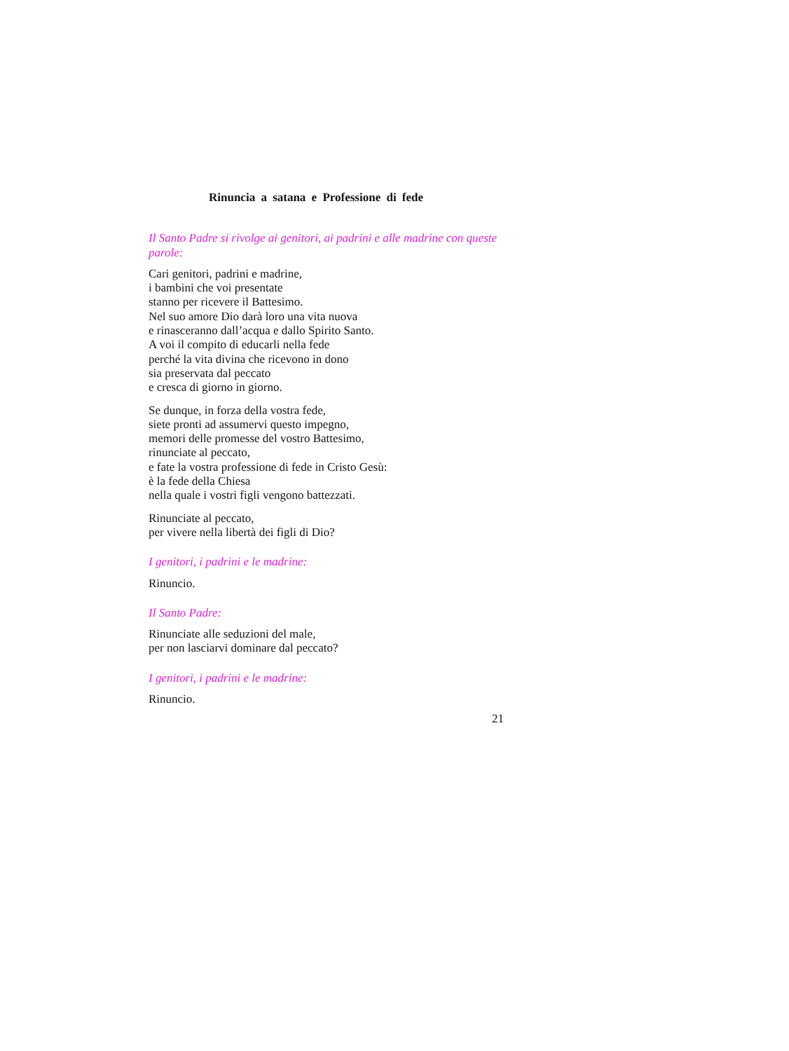Rinuncia a satana e Professione di fede
Il Santo Padre si rivolge ai genitori, ai padrini e alle madrine con queste parole:
Cari genitori, padrini e madrine,
i bambini che voi presentate
stanno per ricevere il Battesimo.
Nel suo amore Dio darà loro una vita nuova
e rinasceranno dall’acqua e dallo Spirito Santo.
A voi il compito di educarli nella fede
perché la vita divina che ricevono in dono
sia preservata dal peccato
e cresca di giorno in giorno.
Se dunque, in forza della vostra fede,
siete pronti ad assumervi questo impegno,
memori delle promesse del vostro Battesimo,
rinunciate al peccato,
e fate la vostra professione di fede in Cristo Gesù:
è la fede della Chiesa
nella quale i vostri figli vengono battezzati.
Rinunciate al peccato,
per vivere nella libertà dei figli di Dio?
I genitori, i padrini e le madrine:
Rinuncio.
Il Santo Padre:
Rinunciate alle seduzioni del male,
per non lasciarvi dominare dal peccato?
I genitori, i padrini e le madrine:
Rinuncio.
21